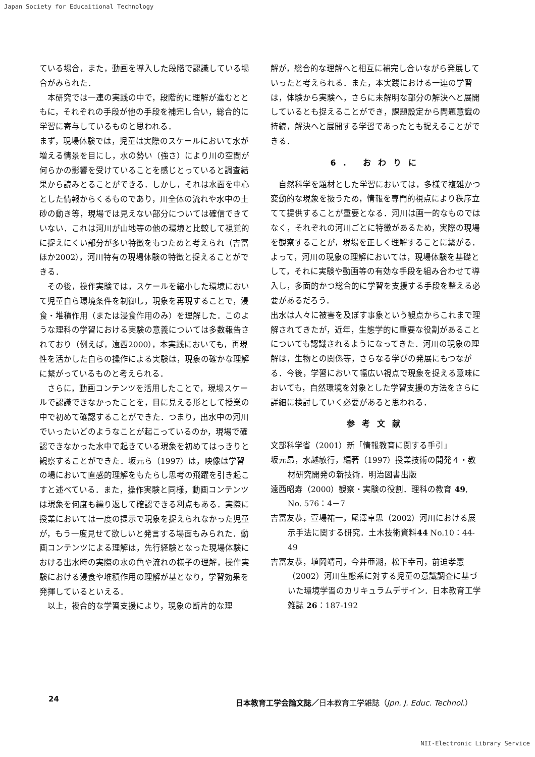Japan Society for Educaitional Technology
ている場合，また，動画を導入した段階で認識している場合がみられた．
本研究では一連の実践の中で，段階的に理解が進むとともに，それぞれの手段が他の手段を補完し合い，総合的に学習に寄与しているものと思われる．
まず，現場体験では，児童は実際のスケールにおいて水が増える情景を目にし，水の勢い（強さ）により川の空間が何らかの影響を受けていることを感じとっていると調査結果から読みとることができる．しかし，それは水面を中心とした情報からくるものであり，川全体の流れや水中の土砂の動き等，現場では見えない部分については確信できていない．これは河川が山地等の他の環境と比較して視覚的に捉えにくい部分が多い特徴をもつためと考えられ（吉冨ほか2002），河川特有の現場体験の特徴と捉えることができる．
その後，操作実験では，スケールを縮小した環境において児童自ら環境条件を制御し，現象を再現することで，浸食・堆積作用（または浸食作用のみ）を理解した．このような理科の学習における実験の意義については多数報告されており（例えば，遠西2000），本実践においても，再現性を活かした自らの操作による実験は，現象の確かな理解に繋がっているものと考えられる．
さらに，動画コンテンツを活用したことで，現場スケールで認識できなかったことを，目に見える形として授業の中で初めて確認することができた．つまり，出水中の河川でいったいどのようなことが起こっているのか，現場で確認できなかった水中で起きている現象を初めてはっきりと観察することができた．坂元ら（1997）は，映像は学習の場において直感的理解をもたらし思考の飛躍を引き起こすと述べている．また，操作実験と同様，動画コンテンツは現象を何度も繰り返して確認できる利点もある．実際に授業においては一度の提示で現象を捉えられなかった児童が，もう一度見せて欲しいと発言する場面もみられた．動画コンテンツによる理解は，先行経験となった現場体験における出水時の実際の水の色や流れの様子の理解，操作実験における浸食や堆積作用の理解が基となり，学習効果を発揮しているといえる．
以上，複合的な学習支援により，現象の断片的な理
解が，総合的な理解へと相互に補完し合いながら発展していったと考えられる．また，本実践における一連の学習は，体験から実験へ，さらに未解明な部分の解決へと展開しているとも捉えることができ，課題設定から問題意識の持続，解決へと展開する学習であったとも捉えることができる．
6. おわりに
自然科学を題材とした学習においては，多様で複雑かつ変動的な現象を扱うため，情報を専門的視点により秩序立てて提供することが重要となる．河川は画一的なものではなく，それぞれの河川ごとに特徴があるため，実際の現場を観察することが，現場を正しく理解することに繋がる．よって，河川の現象の理解においては，現場体験を基礎として，それに実験や動画等の有効な手段を組み合わせて導入し，多面的かつ総合的に学習を支援する手段を整える必要があるだろう．
出水は人々に被害を及ぼす事象という観点からこれまで理解されてきたが，近年，生態学的に重要な役割があることについても認識されるようになってきた．河川の現象の理解は，生物との関係等，さらなる学びの発展にもつながる．今後，学習において幅広い視点で現象を捉える意味においても，自然環境を対象とした学習支援の方法をさらに詳細に検討していく必要があると思われる．
参考文献
文部科学省（2001）新「情報教育に関する手引」
坂元昂，水越敏行，編著（1997）授業技術の開発４・教材研究開発の新技術．明治図書出版
遠西昭寿（2000）観察・実験の役割．理科の教育 49, No. 576：4－7
吉冨友恭，萱場祐一，尾澤卓思（2002）河川における展示手法に関する研究．土木技術資料44 No.10：44-49
吉冨友恭，埴岡靖司，今井亜湖，松下幸司，前迫孝憲（2002）河川生態系に対する児童の意識調査に基づいた環境学習のカリキュラムデザイン．日本教育工学雑誌 26：187-192
24 日本教育工学会論文誌／日本教育工学雑誌（Jpn. J. Educ. Technol.）
NII-Electronic Library Service